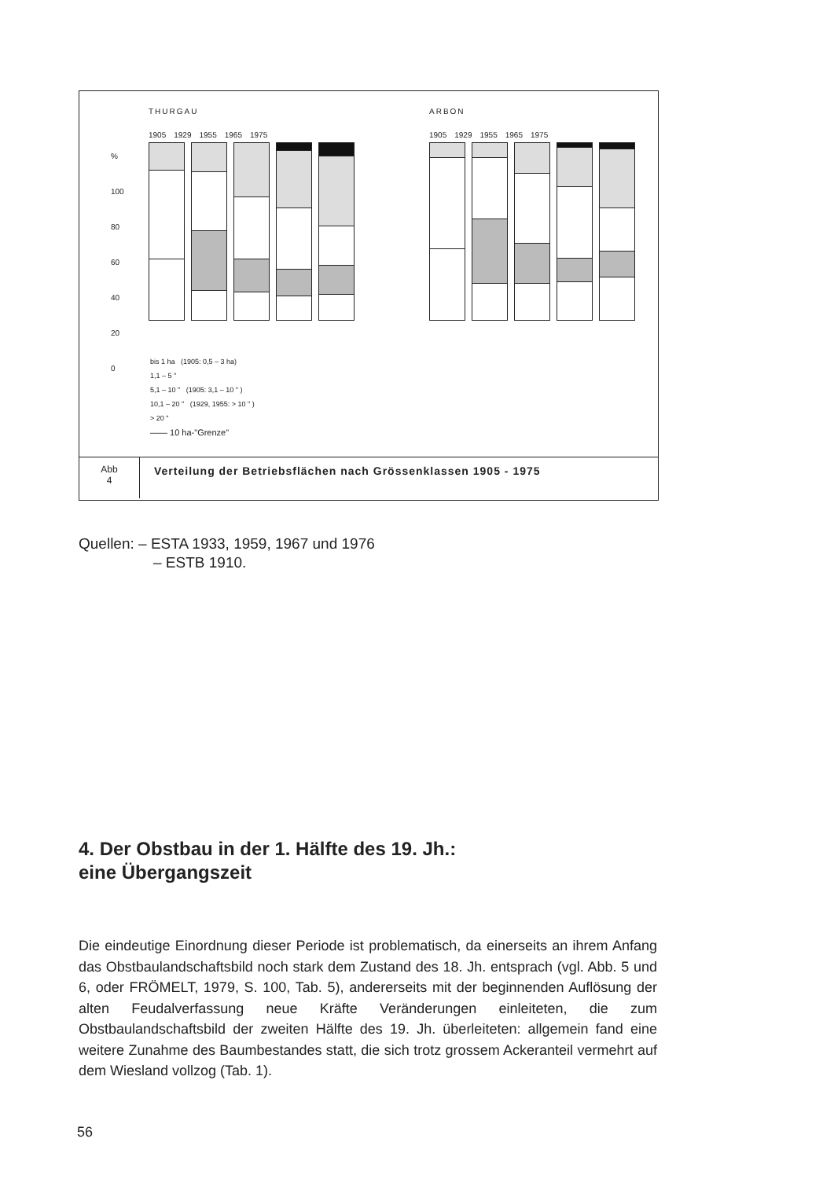THURGAU ARBON
%
100
80
60
40
20
0
1905 1929 1955 1965 1975 1905 1929 1955 1965 1975
bis 1 ha (1905: 0,5 – 3 ha)
1,1 – 5 "
5,1 – 10 " (1905: 3,1 – 10 " )
10,1 – 20 " (1929, 1955: > 10 " )
> 20 "
—— 10 ha-"Grenze"
Abb
4
Verteilung der Betriebsflächen nach Grössenklassen 1905 - 1975
Quellen: – ESTA 1933, 1959, 1967 und 1976
– ESTB 1910.
4. Der Obstbau in der 1. Hälfte des 19. Jh.:
eine Übergangszeit
Die eindeutige Einordnung dieser Periode ist problematisch, da einerseits an ihrem Anfang das Obstbaulandschaftsbild noch stark dem Zustand des 18. Jh. entsprach (vgl. Abb. 5 und 6, oder FRÖMELT, 1979, S. 100, Tab. 5), andererseits mit der beginnenden Auflösung der alten Feudalverfassung neue Kräfte Veränderungen einleiteten, die zum Obstbaulandschaftsbild der zweiten Hälfte des 19. Jh. überleiteten: allgemein fand eine weitere Zunahme des Baumbestandes statt, die sich trotz grossem Ackeranteil vermehrt auf dem Wiesland vollzog (Tab. 1).
56